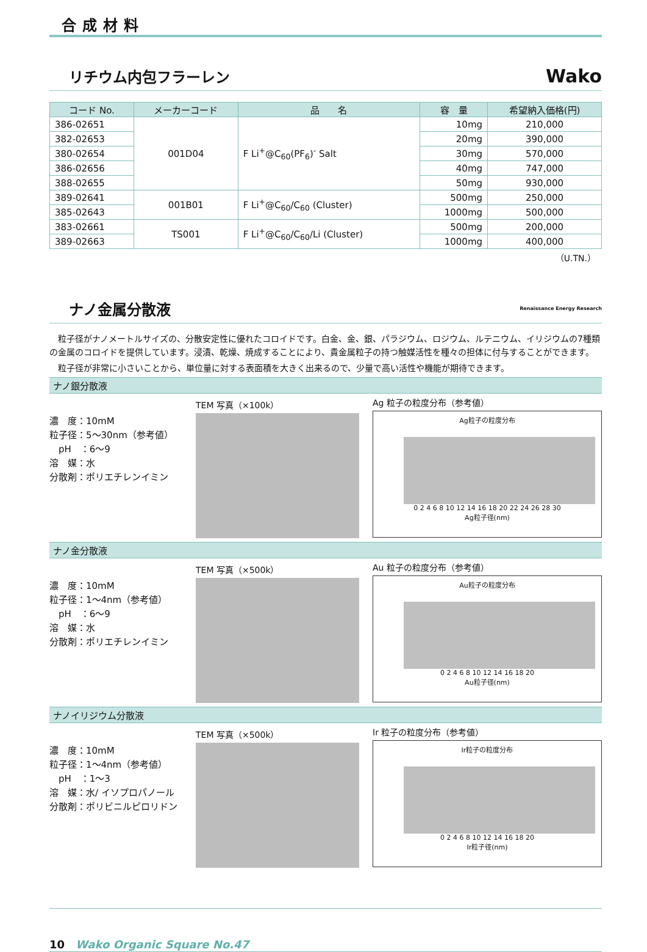合成材料
リチウム内包フラーレン Wako
| コード No. | メーカーコード | 品 名 | 容 量 | 希望納入価格(円) |
| --- | --- | --- | --- | --- |
| 386-02651 | 001D04 | F Li<sup>+</sup>@C<sub>60</sub>(PF<sub>6</sub>)<sup>-</sup> Salt | 10mg | 210,000 |
| 382-02653 | | | 20mg | 390,000 |
| 380-02654 | | | 30mg | 570,000 |
| 386-02656 | | | 40mg | 747,000 |
| 388-02655 | | | 50mg | 930,000 |
| 389-02641 | 001B01 | F Li<sup>+</sup>@C<sub>60</sub>/C<sub>60</sub> (Cluster) | 500mg | 250,000 |
| 385-02643 | | | 1000mg | 500,000 |
| 383-02661 | TS001 | F Li<sup>+</sup>@C<sub>60</sub>/C<sub>60</sub>/Li (Cluster) | 500mg | 200,000 |
| 389-02663 | | | 1000mg | 400,000 |
（U.TN.）
ナノ金属分散液 Renaissance Energy Research
　粒子径がナノメートルサイズの、分散安定性に優れたコロイドです。白金、金、銀、パラジウム、ロジウム、ルテニウム、イリジウムの7種類の金属のコロイドを提供しています。浸漬、乾燥、焼成することにより、貴金属粒子の持つ触媒活性を種々の担体に付与することができます。
　粒子径が非常に小さいことから、単位量に対する表面積を大きく出来るので、少量で高い活性や機能が期待できます。
ナノ銀分散液
濃　度：10mM
粒子径：5～30nm（参考値）
　pH　：6～9
溶　媒：水
分散剤：ポリエチレンイミン
TEM 写真（×100k） Ag 粒子の粒度分布（参考値）
Ag粒子の粒度分布
0 2 4 6 8 10 12 14 16 18 20 22 24 26 28 30
Ag粒子径(nm)
ナノ金分散液
濃　度：10mM
粒子径：1～4nm（参考値）
　pH　：6～9
溶　媒：水
分散剤：ポリエチレンイミン
TEM 写真（×500k） Au 粒子の粒度分布（参考値）
Au粒子の粒度分布
0 2 4 6 8 10 12 14 16 18 20
Au粒子径(nm)
ナノイリジウム分散液
濃　度：10mM
粒子径：1～4nm（参考値）
　pH　：1～3
溶　媒：水/ イソプロパノール
分散剤：ポリビニルピロリドン
TEM 写真（×500k） Ir 粒子の粒度分布（参考値）
Ir粒子の粒度分布
0 2 4 6 8 10 12 14 16 18 20
Ir粒子径(nm)
10　Wako Organic Square No.47